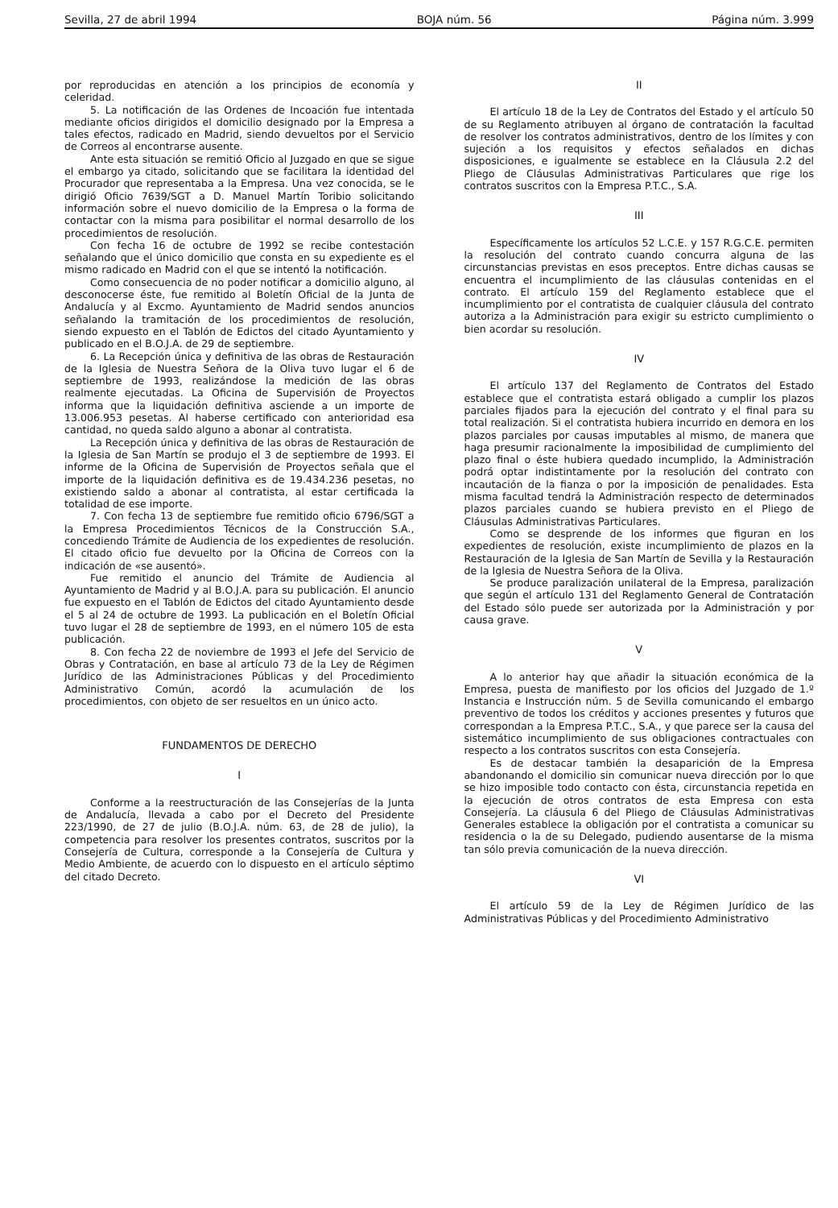Sevilla, 27 de abril 1994 BOJA núm. 56 Página núm. 3.999
por reproducidas en atención a los principios de economía y celeridad.
5. La notificación de las Ordenes de Incoación fue intentada mediante oficios dirigidos el domicilio designado por la Empresa a tales efectos, radicado en Madrid, siendo devueltos por el Servicio de Correos al encontrarse ausente.
Ante esta situación se remitió Oficio al Juzgado en que se sigue el embargo ya citado, solicitando que se facilitara la identidad del Procurador que representaba a la Empresa. Una vez conocida, se le dirigió Oficio 7639/SGT a D. Manuel Martín Toribio solicitando información sobre el nuevo domicilio de la Empresa o la forma de contactar con la misma para posibilitar el normal desarrollo de los procedimientos de resolución.
Con fecha 16 de octubre de 1992 se recibe contestación señalando que el único domicilio que consta en su expediente es el mismo radicado en Madrid con el que se intentó la notificación.
Como consecuencia de no poder notificar a domicilio alguno, al desconocerse éste, fue remitido al Boletín Oficial de la Junta de Andalucía y al Excmo. Ayuntamiento de Madrid sendos anuncios señalando la tramitación de los procedimientos de resolución, siendo expuesto en el Tablón de Edictos del citado Ayuntamiento y publicado en el B.O.J.A. de 29 de septiembre.
6. La Recepción única y definitiva de las obras de Restauración de la Iglesia de Nuestra Señora de la Oliva tuvo lugar el 6 de septiembre de 1993, realizándose la medición de las obras realmente ejecutadas. La Oficina de Supervisión de Proyectos informa que la liquidación definitiva asciende a un importe de 13.006.953 pesetas. Al haberse certificado con anterioridad esa cantidad, no queda saldo alguno a abonar al contratista.
La Recepción única y definitiva de las obras de Restauración de la Iglesia de San Martín se produjo el 3 de septiembre de 1993. El informe de la Oficina de Supervisión de Proyectos señala que el importe de la liquidación definitiva es de 19.434.236 pesetas, no existiendo saldo a abonar al contratista, al estar certificada la totalidad de ese importe.
7. Con fecha 13 de septiembre fue remitido oficio 6796/SGT a la Empresa Procedimientos Técnicos de la Construcción S.A., concediendo Trámite de Audiencia de los expedientes de resolución. El citado oficio fue devuelto por la Oficina de Correos con la indicación de «se ausentó».
Fue remitido el anuncio del Trámite de Audiencia al Ayuntamiento de Madrid y al B.O.J.A. para su publicación. El anuncio fue expuesto en el Tablón de Edictos del citado Ayuntamiento desde el 5 al 24 de octubre de 1993. La publicación en el Boletín Oficial tuvo lugar el 28 de septiembre de 1993, en el número 105 de esta publicación.
8. Con fecha 22 de noviembre de 1993 el Jefe del Servicio de Obras y Contratación, en base al artículo 73 de la Ley de Régimen Jurídico de las Administraciones Públicas y del Procedimiento Administrativo Común, acordó la acumulación de los procedimientos, con objeto de ser resueltos en un único acto.
FUNDAMENTOS DE DERECHO
I
Conforme a la reestructuración de las Consejerías de la Junta de Andalucía, llevada a cabo por el Decreto del Presidente 223/1990, de 27 de julio (B.O.J.A. núm. 63, de 28 de julio), la competencia para resolver los presentes contratos, suscritos por la Consejería de Cultura, corresponde a la Consejería de Cultura y Medio Ambiente, de acuerdo con lo dispuesto en el artículo séptimo del citado Decreto.
II
El artículo 18 de la Ley de Contratos del Estado y el artículo 50 de su Reglamento atribuyen al órgano de contratación la facultad de resolver los contratos administrativos, dentro de los límites y con sujeción a los requisitos y efectos señalados en dichas disposiciones, e igualmente se establece en la Cláusula 2.2 del Pliego de Cláusulas Administrativas Particulares que rige los contratos suscritos con la Empresa P.T.C., S.A.
III
Específicamente los artículos 52 L.C.E. y 157 R.G.C.E. permiten la resolución del contrato cuando concurra alguna de las circunstancias previstas en esos preceptos. Entre dichas causas se encuentra el incumplimiento de las cláusulas contenidas en el contrato. El artículo 159 del Reglamento establece que el incumplimiento por el contratista de cualquier cláusula del contrato autoriza a la Administración para exigir su estricto cumplimiento o bien acordar su resolución.
IV
El artículo 137 del Reglamento de Contratos del Estado establece que el contratista estará obligado a cumplir los plazos parciales fijados para la ejecución del contrato y el final para su total realización. Si el contratista hubiera incurrido en demora en los plazos parciales por causas imputables al mismo, de manera que haga presumir racionalmente la imposibilidad de cumplimiento del plazo final o éste hubiera quedado incumplido, la Administración podrá optar indistintamente por la resolución del contrato con incautación de la fianza o por la imposición de penalidades. Esta misma facultad tendrá la Administración respecto de determinados plazos parciales cuando se hubiera previsto en el Pliego de Cláusulas Administrativas Particulares.
Como se desprende de los informes que figuran en los expedientes de resolución, existe incumplimiento de plazos en la Restauración de la Iglesia de San Martín de Sevilla y la Restauración de la Iglesia de Nuestra Señora de la Oliva.
Se produce paralización unilateral de la Empresa, paralización que según el artículo 131 del Reglamento General de Contratación del Estado sólo puede ser autorizada por la Administración y por causa grave.
V
A lo anterior hay que añadir la situación económica de la Empresa, puesta de manifiesto por los oficios del Juzgado de 1.º Instancia e Instrucción núm. 5 de Sevilla comunicando el embargo preventivo de todos los créditos y acciones presentes y futuros que correspondan a la Empresa P.T.C., S.A., y que parece ser la causa del sistemático incumplimiento de sus obligaciones contractuales con respecto a los contratos suscritos con esta Consejería.
Es de destacar también la desaparición de la Empresa abandonando el domicilio sin comunicar nueva dirección por lo que se hizo imposible todo contacto con ésta, circunstancia repetida en la ejecución de otros contratos de esta Empresa con esta Consejería. La cláusula 6 del Pliego de Cláusulas Administrativas Generales establece la obligación por el contratista a comunicar su residencia o la de su Delegado, pudiendo ausentarse de la misma tan sólo previa comunicación de la nueva dirección.
VI
El artículo 59 de la Ley de Régimen Jurídico de las Administrativas Públicas y del Procedimiento Administrativo